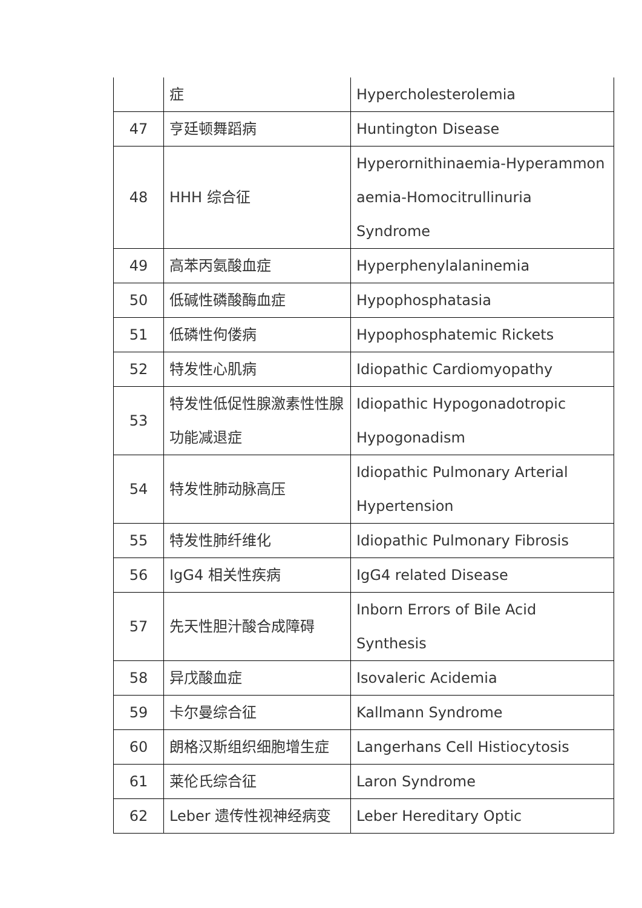| | 症 | Hypercholesterolemia |
| 47 | 亨廷顿舞蹈病 | Huntington Disease |
| 48 | HHH 综合征 | Hyperornithinaemia-Hyperammon aemia-Homocitrullinuria Syndrome |
| 49 | 高苯丙氨酸血症 | Hyperphenylalaninemia |
| 50 | 低碱性磷酸酶血症 | Hypophosphatasia |
| 51 | 低磷性佝偻病 | Hypophosphatemic Rickets |
| 52 | 特发性心肌病 | Idiopathic Cardiomyopathy |
| 53 | 特发性低促性腺激素性性腺功能减退症 | Idiopathic Hypogonadotropic Hypogonadism |
| 54 | 特发性肺动脉高压 | Idiopathic Pulmonary Arterial Hypertension |
| 55 | 特发性肺纤维化 | Idiopathic Pulmonary Fibrosis |
| 56 | IgG4 相关性疾病 | IgG4 related Disease |
| 57 | 先天性胆汁酸合成障碍 | Inborn Errors of Bile Acid Synthesis |
| 58 | 异戊酸血症 | Isovaleric Acidemia |
| 59 | 卡尔曼综合征 | Kallmann Syndrome |
| 60 | 朗格汉斯组织细胞增生症 | Langerhans Cell Histiocytosis |
| 61 | 莱伦氏综合征 | Laron Syndrome |
| 62 | Leber 遗传性视神经病变 | Leber Hereditary Optic |